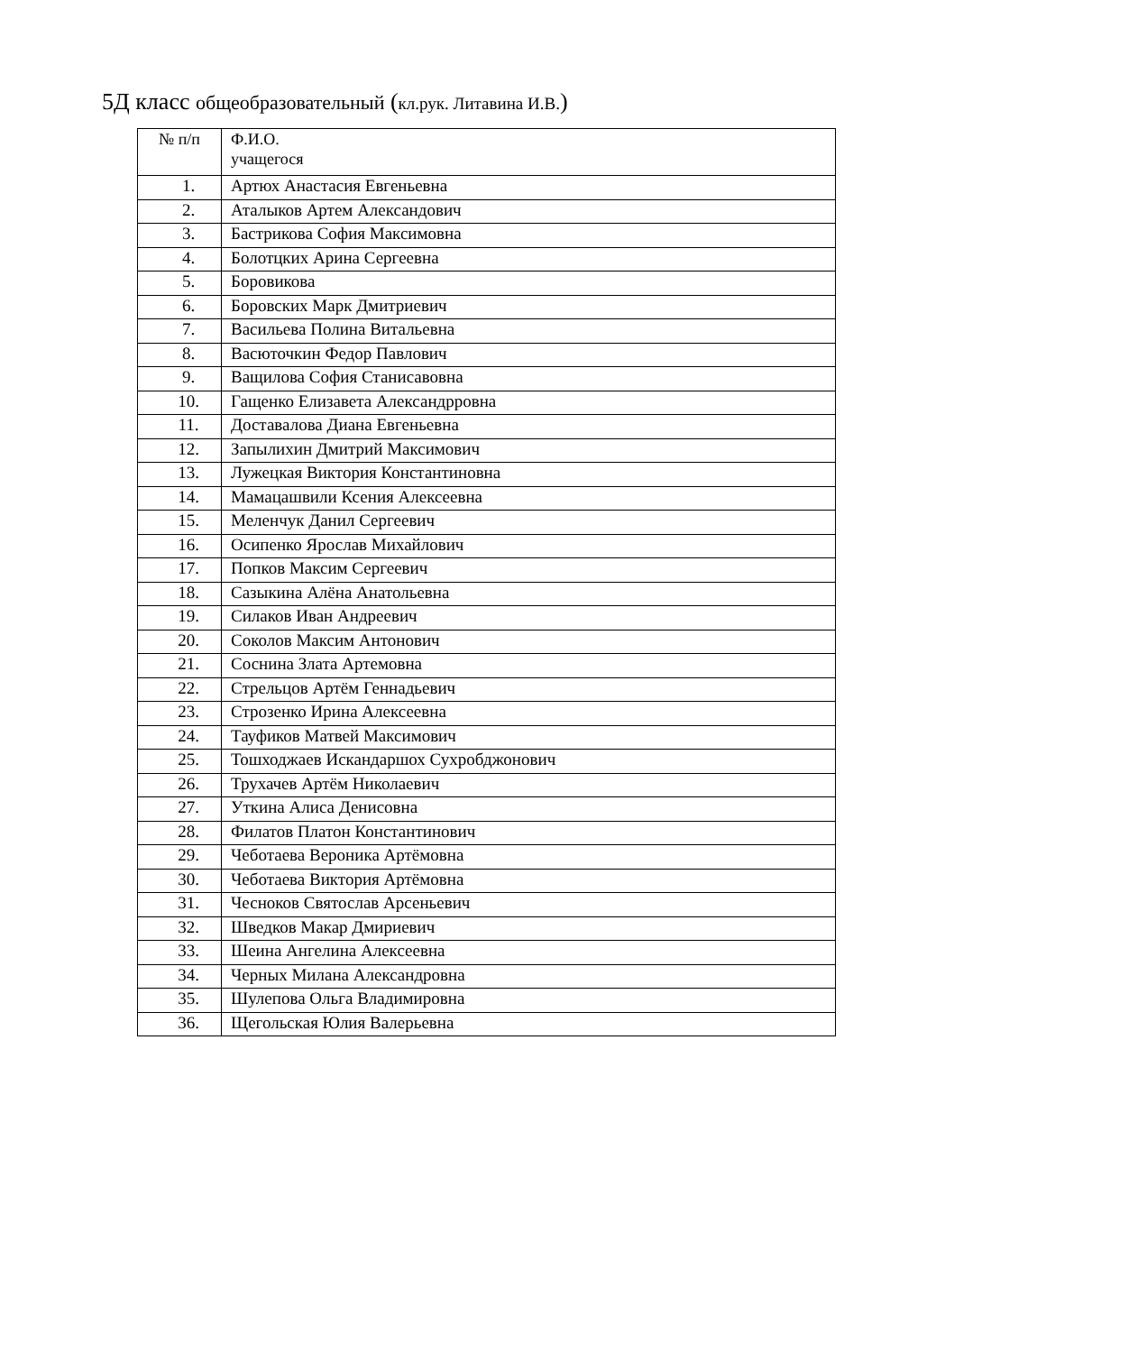5Д класс общеобразовательный (кл.рук. Литавина И.В.)
| № п/п | Ф.И.О. учащегося |
| 1. | Артюх Анастасия Евгеньевна |
| 2. | Аталыков Артем Александович |
| 3. | Бастрикова София Максимовна |
| 4. | Болотцких Арина Сергеевна |
| 5. | Боровикова |
| 6. | Боровских Марк Дмитриевич |
| 7. | Васильева Полина Витальевна |
| 8. | Васюточкин Федор Павлович |
| 9. | Ващилова София Станисавовна |
| 10. | Гащенко Елизавета Александрровна |
| 11. | Доставалова Диана Евгеньевна |
| 12. | Запылихин Дмитрий Максимович |
| 13. | Лужецкая Виктория Константиновна |
| 14. | Мамацашвили Ксения Алексеевна |
| 15. | Меленчук Данил Сергеевич |
| 16. | Осипенко Ярослав Михайлович |
| 17. | Попков Максим Сергеевич |
| 18. | Сазыкина Алёна Анатольевна |
| 19. | Силаков Иван Андреевич |
| 20. | Соколов Максим Антонович |
| 21. | Соснина Злата Артемовна |
| 22. | Стрельцов Артём Геннадьевич |
| 23. | Строзенко Ирина Алексеевна |
| 24. | Тауфиков Матвей Максимович |
| 25. | Тошходжаев Искандаршох Сухробджонович |
| 26. | Трухачев Артём Николаевич |
| 27. | Уткина Алиса Денисовна |
| 28. | Филатов Платон Константинович |
| 29. | Чеботаева Вероника Артёмовна |
| 30. | Чеботаева Виктория Артёмовна |
| 31. | Чесноков Святослав Арсеньевич |
| 32. | Шведков Макар Дмириевич |
| 33. | Шеина Ангелина Алексеевна |
| 34. | Черных Милана Александровна |
| 35. | Шулепова Ольга Владимировна |
| 36. | Щегольская Юлия Валерьевна |